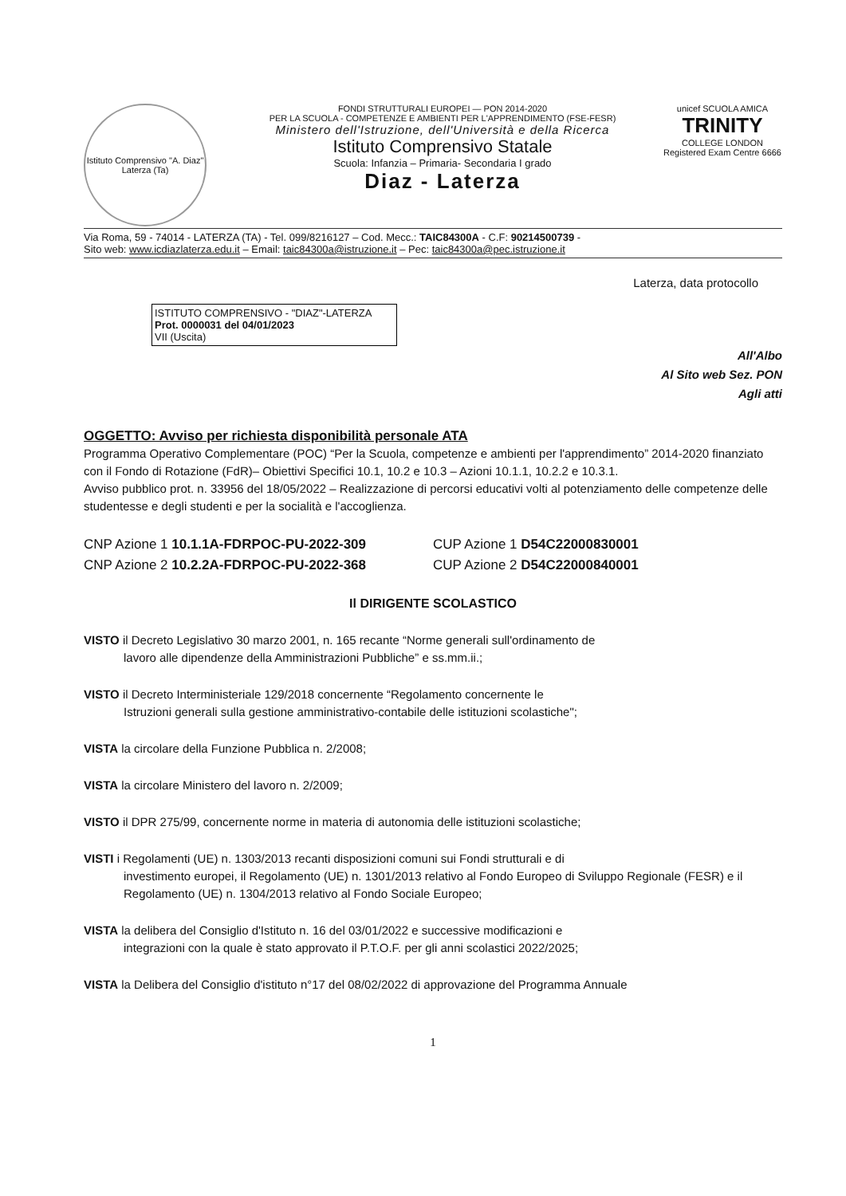Istituto Comprensivo "A. Diaz" Laterza (Ta)
FONDI STRUTTURALI EUROPEI — PON 2014-2020
PER LA SCUOLA - COMPETENZE E AMBIENTI PER L'APPRENDIMENTO (FSE-FESR)
Ministero dell'Istruzione, dell'Università e della Ricerca
Istituto Comprensivo Statale
Scuola: Infanzia – Primaria- Secondaria I grado
Diaz - Laterza
unicef SCUOLA AMICA
TRINITY
COLLEGE LONDON
Registered Exam Centre 6666
Via Roma, 59 - 74014 - LATERZA (TA) - Tel. 099/8216127 – Cod. Mecc.: TAIC84300A - C.F: 90214500739 -
Sito web: www.icdiazlaterza.edu.it – Email: taic84300a@istruzione.it – Pec: taic84300a@pec.istruzione.it
Laterza, data protocollo
ISTITUTO COMPRENSIVO - "DIAZ"-LATERZA
Prot. 0000031 del 04/01/2023
VII (Uscita)
All'Albo
Al Sito web Sez. PON
Agli atti
OGGETTO: Avviso per richiesta disponibilità personale ATA
Programma Operativo Complementare (POC) “Per la Scuola, competenze e ambienti per l'apprendimento” 2014-2020 finanziato con il Fondo di Rotazione (FdR)– Obiettivi Specifici 10.1, 10.2 e 10.3 – Azioni 10.1.1, 10.2.2 e 10.3.1.
Avviso pubblico prot. n. 33956 del 18/05/2022 – Realizzazione di percorsi educativi volti al potenziamento delle competenze delle studentesse e degli studenti e per la socialità e l'accoglienza.
CNP Azione 1 10.1.1A-FDRPOC-PU-2022-309 CUP Azione 1 D54C22000830001
CNP Azione 2 10.2.2A-FDRPOC-PU-2022-368 CUP Azione 2 D54C22000840001
Il DIRIGENTE SCOLASTICO
VISTO il Decreto Legislativo 30 marzo 2001, n. 165 recante “Norme generali sull'ordinamento de
lavoro alle dipendenze della Amministrazioni Pubbliche” e ss.mm.ii.;
VISTO il Decreto Interministeriale 129/2018 concernente “Regolamento concernente le
Istruzioni generali sulla gestione amministrativo-contabile delle istituzioni scolastiche";
VISTA la circolare della Funzione Pubblica n. 2/2008;
VISTA la circolare Ministero del lavoro n. 2/2009;
VISTO il DPR 275/99, concernente norme in materia di autonomia delle istituzioni scolastiche;
VISTI i Regolamenti (UE) n. 1303/2013 recanti disposizioni comuni sui Fondi strutturali e di
investimento europei, il Regolamento (UE) n. 1301/2013 relativo al Fondo Europeo di Sviluppo Regionale (FESR) e il Regolamento (UE) n. 1304/2013 relativo al Fondo Sociale Europeo;
VISTA la delibera del Consiglio d'Istituto n. 16 del 03/01/2022 e successive modificazioni e
integrazioni con la quale è stato approvato il P.T.O.F. per gli anni scolastici 2022/2025;
VISTA la Delibera del Consiglio d'istituto n°17 del 08/02/2022 di approvazione del Programma Annuale
1